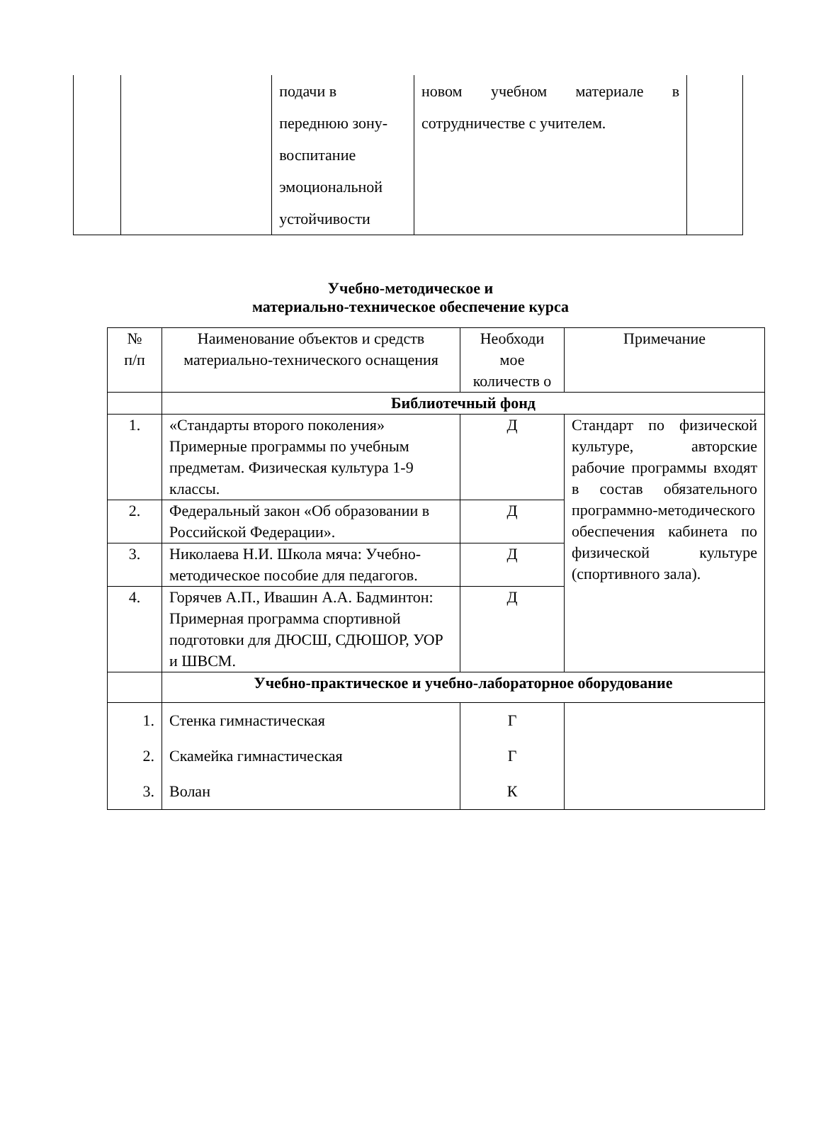| | | подачи в переднюю зону- воспитание эмоциональной устойчивости | новом учебном материале в сотрудничестве с учителем. | |
Учебно-методическое и
материально-техническое обеспечение курса
| № п/п | Наименование объектов и средств материально-технического оснащения | Необходи мое количеств о | Примечание |
| --- | --- | --- | --- |
| | Библиотечный фонд | | |
| 1. | «Стандарты второго поколения» Примерные программы по учебным предметам. Физическая культура 1-9 классы. | Д | Стандарт по физической культуре, авторские рабочие программы входят в состав обязательного программно-методического обеспечения кабинета по физической культуре (спортивного зала). |
| 2. | Федеральный закон «Об образовании в Российской Федерации». | Д | |
| 3. | Николаева Н.И. Школа мяча: Учебно-методическое пособие для педагогов. | Д | |
| 4. | Горячев А.П., Ивашин А.А. Бадминтон: Примерная программа спортивной подготовки для ДЮСШ, СДЮШОР, УОР и ШВСМ. | Д | |
| | Учебно-практическое и учебно-лабораторное оборудование | | |
| 1. 2. 3. | Стенка гимнастическая Скамейка гимнастическая Волан | Г Г К | |